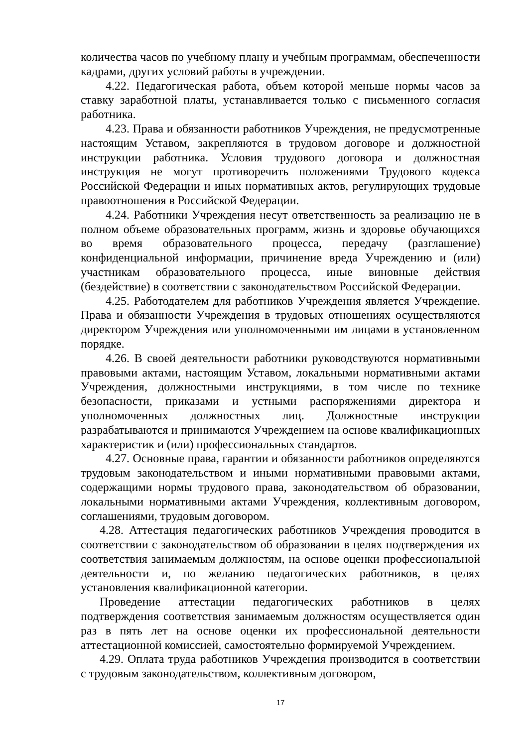количества часов по учебному плану и учебным программам, обеспеченности кадрами, других условий работы в учреждении.
4.22. Педагогическая работа, объем которой меньше нормы часов за ставку заработной платы, устанавливается только с письменного согласия работника.
4.23. Права и обязанности работников Учреждения, не предусмотренные настоящим Уставом, закрепляются в трудовом договоре и должностной инструкции работника. Условия трудового договора и должностная инструкция не могут противоречить положениями Трудового кодекса Российской Федерации и иных нормативных актов, регулирующих трудовые правоотношения в Российской Федерации.
4.24. Работники Учреждения несут ответственность за реализацию не в полном объеме образовательных программ, жизнь и здоровье обучающихся во время образовательного процесса, передачу (разглашение) конфиденциальной информации, причинение вреда Учреждению и (или) участникам образовательного процесса, иные виновные действия (бездействие) в соответствии с законодательством Российской Федерации.
4.25. Работодателем для работников Учреждения является Учреждение. Права и обязанности Учреждения в трудовых отношениях осуществляются директором Учреждения или уполномоченными им лицами в установленном порядке.
4.26. В своей деятельности работники руководствуются нормативными правовыми актами, настоящим Уставом, локальными нормативными актами Учреждения, должностными инструкциями, в том числе по технике безопасности, приказами и устными распоряжениями директора и уполномоченных должностных лиц. Должностные инструкции разрабатываются и принимаются Учреждением на основе квалификационных характеристик и (или) профессиональных стандартов.
4.27. Основные права, гарантии и обязанности работников определяются трудовым законодательством и иными нормативными правовыми актами, содержащими нормы трудового права, законодательством об образовании, локальными нормативными актами Учреждения, коллективным договором, соглашениями, трудовым договором.
4.28. Аттестация педагогических работников Учреждения проводится в соответствии с законодательством об образовании в целях подтверждения их соответствия занимаемым должностям, на основе оценки профессиональной деятельности и, по желанию педагогических работников, в целях установления квалификационной категории.
Проведение аттестации педагогических работников в целях подтверждения соответствия занимаемым должностям осуществляется один раз в пять лет на основе оценки их профессиональной деятельности аттестационной комиссией, самостоятельно формируемой Учреждением.
4.29. Оплата труда работников Учреждения производится в соответствии с трудовым законодательством, коллективным договором,
17